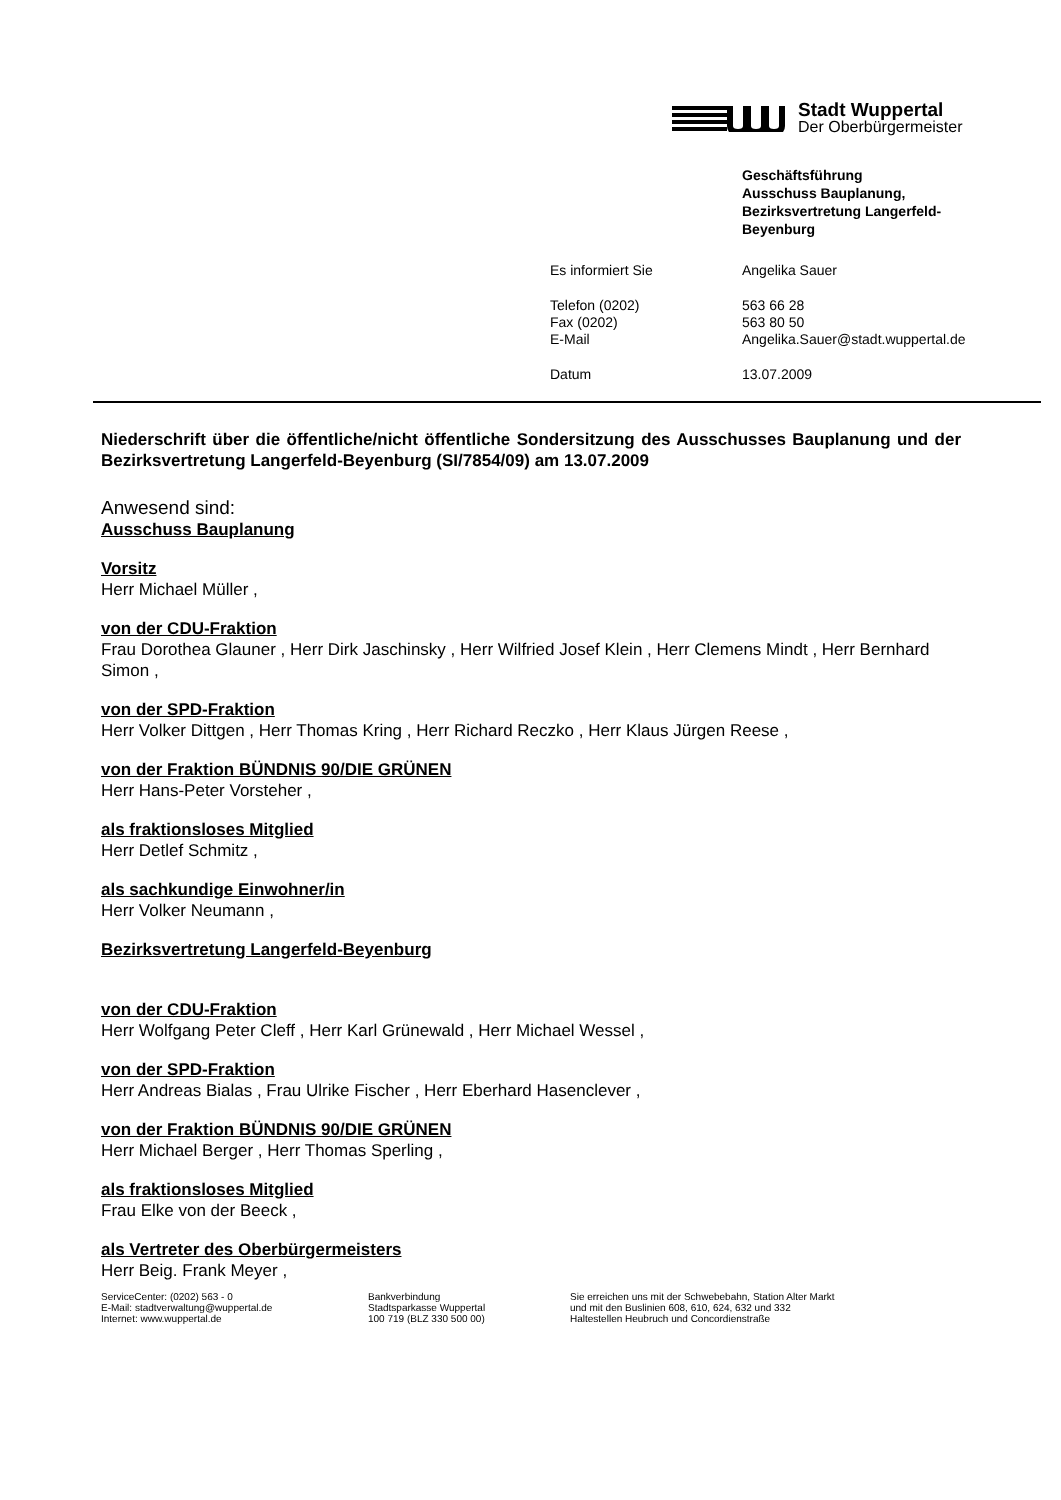Stadt Wuppertal
Der Oberbürgermeister
Geschäftsführung
Ausschuss Bauplanung,
Bezirksvertretung Langerfeld-
Beyenburg
| Es informiert Sie | Angelika Sauer |
| Telefon (0202) | 563 66 28 |
| Fax (0202) | 563 80 50 |
| E-Mail | Angelika.Sauer@stadt.wuppertal.de |
| Datum | 13.07.2009 |
Niederschrift über die öffentliche/nicht öffentliche Sondersitzung des Ausschusses Bauplanung und der Bezirksvertretung Langerfeld-Beyenburg (SI/7854/09) am 13.07.2009
Anwesend sind:
Ausschuss Bauplanung
Vorsitz
Herr Michael Müller ,
von der CDU-Fraktion
Frau Dorothea Glauner , Herr Dirk Jaschinsky , Herr Wilfried Josef Klein , Herr Clemens Mindt , Herr Bernhard Simon ,
von der SPD-Fraktion
Herr Volker Dittgen , Herr Thomas Kring , Herr Richard Reczko , Herr Klaus Jürgen Reese ,
von der Fraktion BÜNDNIS 90/DIE GRÜNEN
Herr Hans-Peter Vorsteher ,
als fraktionsloses Mitglied
Herr Detlef Schmitz ,
als sachkundige Einwohner/in
Herr Volker Neumann ,
Bezirksvertretung Langerfeld-Beyenburg
von der CDU-Fraktion
Herr Wolfgang Peter Cleff , Herr Karl Grünewald , Herr Michael Wessel ,
von der SPD-Fraktion
Herr Andreas Bialas , Frau Ulrike Fischer , Herr Eberhard Hasenclever ,
von der Fraktion BÜNDNIS 90/DIE GRÜNEN
Herr Michael Berger , Herr Thomas Sperling ,
als fraktionsloses Mitglied
Frau Elke von der Beeck ,
als Vertreter des Oberbürgermeisters
Herr Beig. Frank Meyer ,
ServiceCenter: (0202) 563 - 0
E-Mail: stadtverwaltung@wuppertal.de
Internet: www.wuppertal.de
Bankverbindung
Stadtsparkasse Wuppertal
100 719 (BLZ 330 500 00)
Sie erreichen uns mit der Schwebebahn, Station Alter Markt
und mit den Buslinien 608, 610, 624, 632 und 332
Haltestellen Heubruch und Concordienstraße